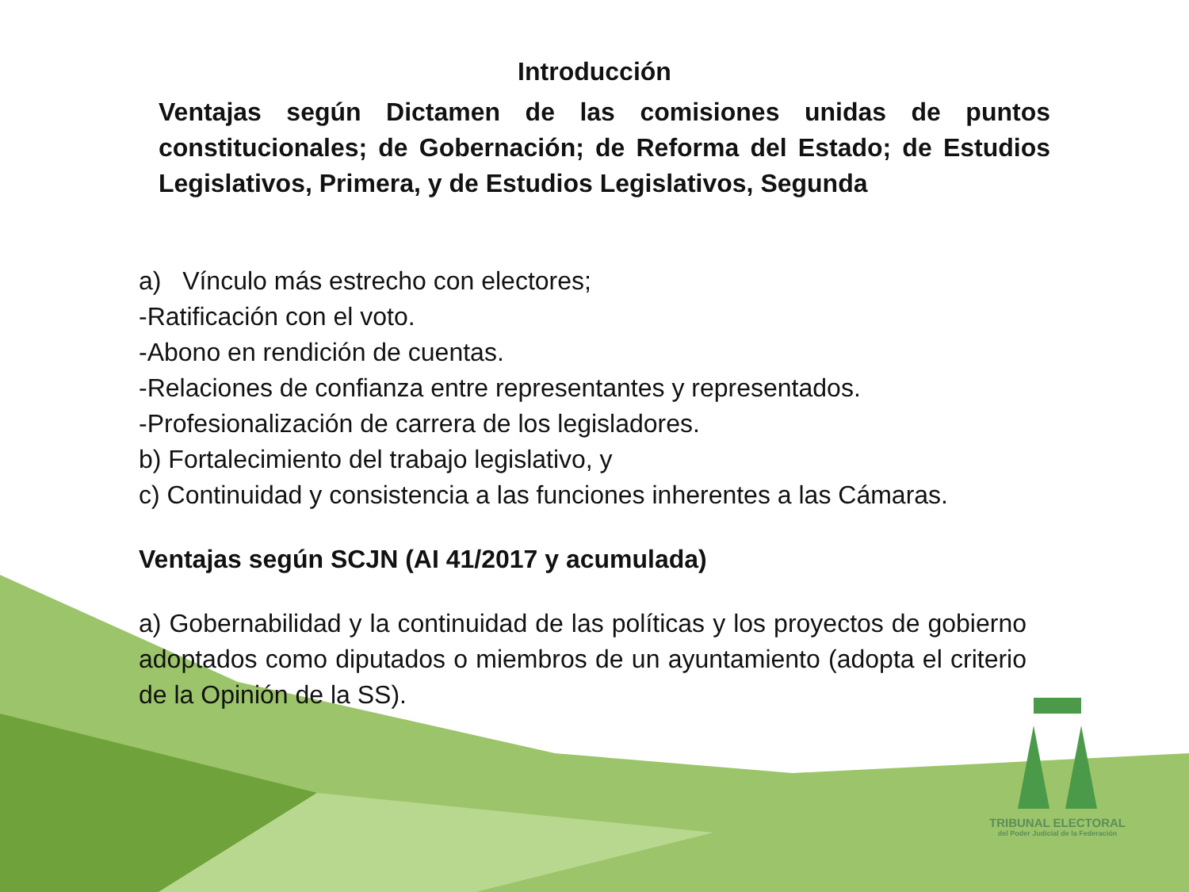Introducción
Ventajas según Dictamen de las comisiones unidas de puntos constitucionales; de Gobernación; de Reforma del Estado; de Estudios Legislativos, Primera, y de Estudios Legislativos, Segunda
a) Vínculo más estrecho con electores;
-Ratificación con el voto.
-Abono en rendición de cuentas.
-Relaciones de confianza entre representantes y representados.
-Profesionalización de carrera de los legisladores.
b) Fortalecimiento del trabajo legislativo, y
c) Continuidad y consistencia a las funciones inherentes a las Cámaras.
Ventajas según SCJN (AI 41/2017 y acumulada)
a) Gobernabilidad y la continuidad de las políticas y los proyectos de gobierno adoptados como diputados o miembros de un ayuntamiento (adopta el criterio de la Opinión de la SS).
TRIBUNAL ELECTORAL
del Poder Judicial de la Federación